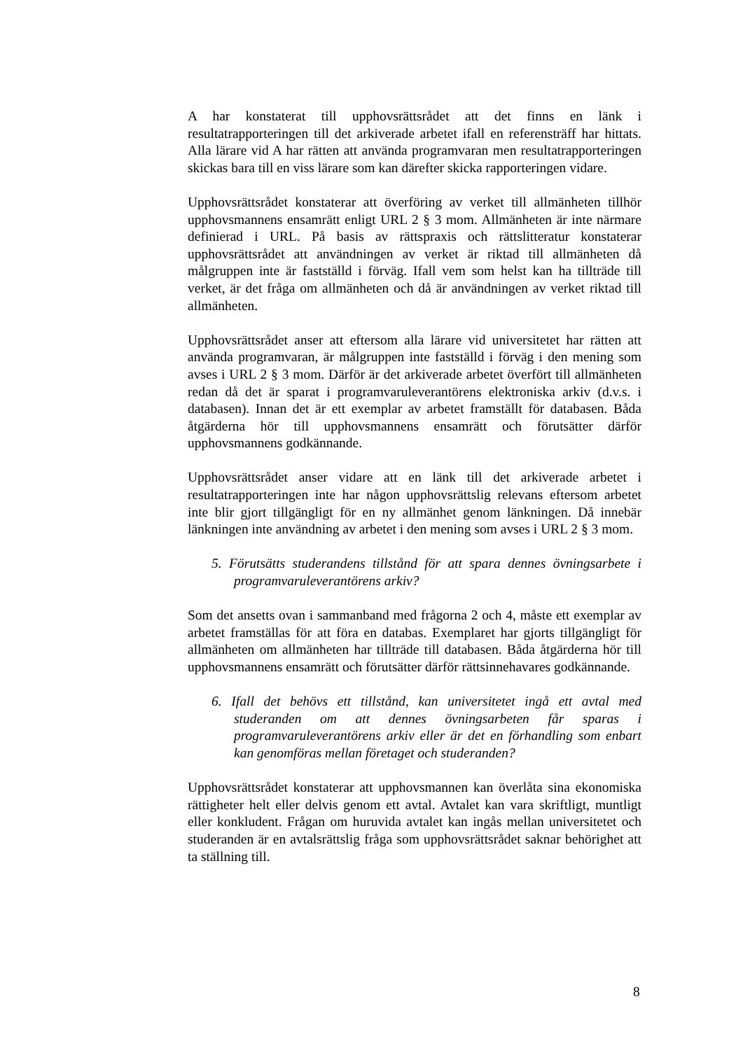A har konstaterat till upphovsrättsrådet att det finns en länk i resultatrapporteringen till det arkiverade arbetet ifall en referensträff har hittats. Alla lärare vid A har rätten att använda programvaran men resultatrapporteringen skickas bara till en viss lärare som kan därefter skicka rapporteringen vidare.
Upphovsrättsrådet konstaterar att överföring av verket till allmänheten tillhör upphovsmannens ensamrätt enligt URL 2 § 3 mom. Allmänheten är inte närmare definierad i URL. På basis av rättspraxis och rättslitteratur konstaterar upphovsrättsrådet att användningen av verket är riktad till allmänheten då målgruppen inte är fastställd i förväg. Ifall vem som helst kan ha tillträde till verket, är det fråga om allmänheten och då är användningen av verket riktad till allmänheten.
Upphovsrättsrådet anser att eftersom alla lärare vid universitetet har rätten att använda programvaran, är målgruppen inte fastställd i förväg i den mening som avses i URL 2 § 3 mom. Därför är det arkiverade arbetet överfört till allmänheten redan då det är sparat i programvaruleverantörens elektroniska arkiv (d.v.s. i databasen). Innan det är ett exemplar av arbetet framställt för databasen. Båda åtgärderna hör till upphovsmannens ensamrätt och förutsätter därför upphovsmannens godkännande.
Upphovsrättsrådet anser vidare att en länk till det arkiverade arbetet i resultatrapporteringen inte har någon upphovsrättslig relevans eftersom arbetet inte blir gjort tillgängligt för en ny allmänhet genom länkningen. Då innebär länkningen inte användning av arbetet i den mening som avses i URL 2 § 3 mom.
5. Förutsätts studerandens tillstånd för att spara dennes övningsarbete i programvaruleverantörens arkiv?
Som det ansetts ovan i sammanband med frågorna 2 och 4, måste ett exemplar av arbetet framställas för att föra en databas. Exemplaret har gjorts tillgängligt för allmänheten om allmänheten har tillträde till databasen. Båda åtgärderna hör till upphovsmannens ensamrätt och förutsätter därför rättsinnehavares godkännande.
6. Ifall det behövs ett tillstånd, kan universitetet ingå ett avtal med studeranden om att dennes övningsarbeten får sparas i programvaruleverantörens arkiv eller är det en förhandling som enbart kan genomföras mellan företaget och studeranden?
Upphovsrättsrådet konstaterar att upphovsmannen kan överlåta sina ekonomiska rättigheter helt eller delvis genom ett avtal. Avtalet kan vara skriftligt, muntligt eller konkludent. Frågan om huruvida avtalet kan ingås mellan universitetet och studeranden är en avtalsrättslig fråga som upphovsrättsrådet saknar behörighet att ta ställning till.
8